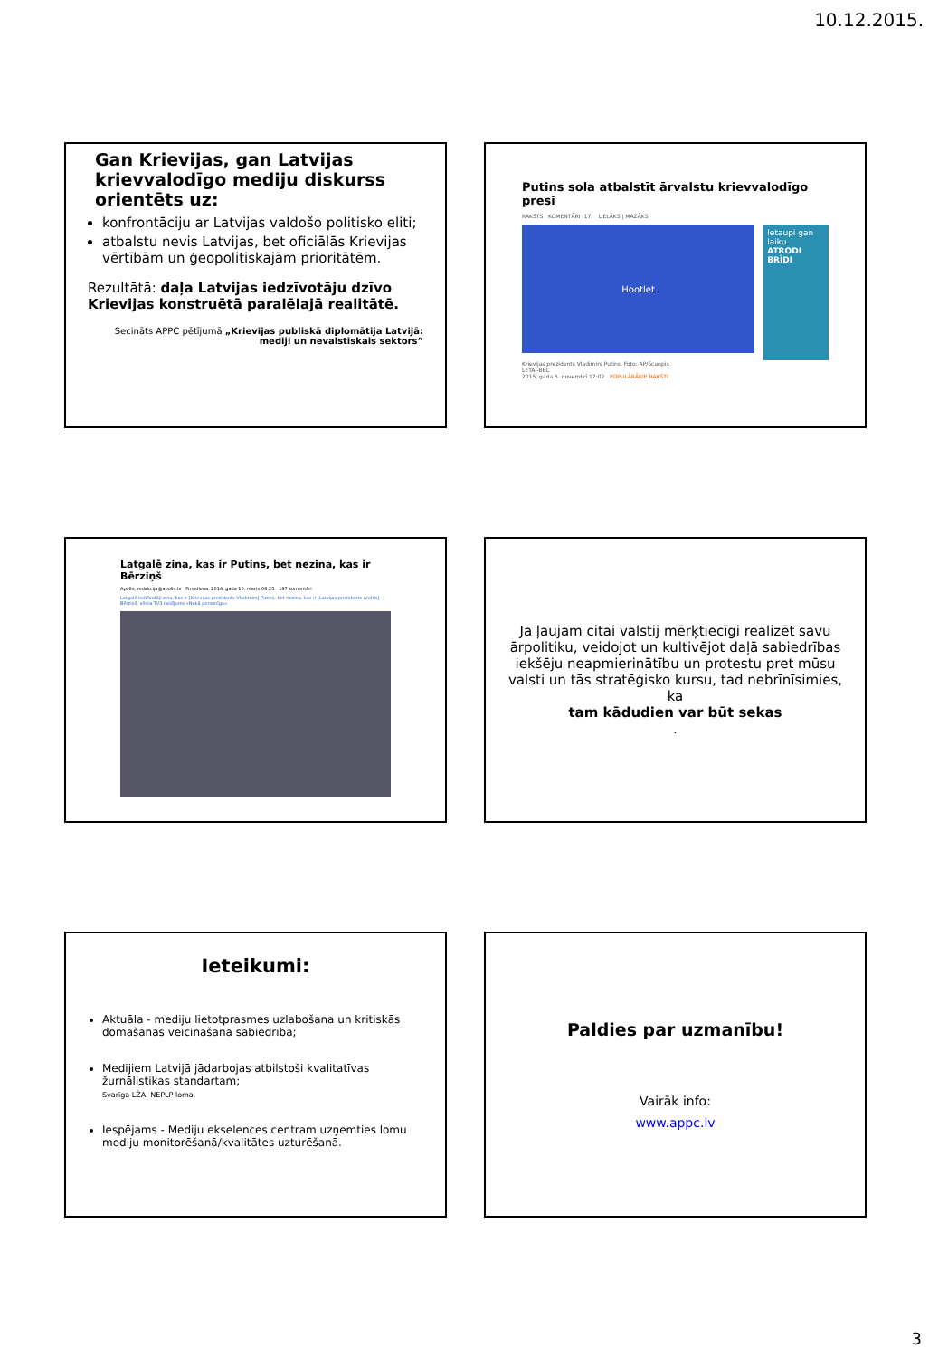10.12.2015.
Gan Krievijas, gan Latvijas krievvalodīgo mediju diskurss orientēts uz:
konfrontāciju ar Latvijas valdošo politisko eliti;
atbalstu nevis Latvijas, bet oficiālās Krievijas vērtībām un ģeopolitiskajām prioritātēm.
Rezultātā: daļa Latvijas iedzīvotāju dzīvo Krievijas konstruētā paralēlajā realitātē.
Secināts APPC pētījumā „Krievijas publiskā diplomātija Latvijā: mediji un nevalstiskais sektors”
Putins sola atbalstīt ārvalstu krievvalodīgo presi
RAKSTS KOMENTĀRI (17) LIELĀKS | MAZĀKS
Hootlet
Ietaupi gan laiku
ATRODI BRĪDI
Krievijas prezidents Vladimirs Putins. Foto: AP/Scanpix
LETA--BBC
2015. gada 5. novembrī 17:02 POPULĀRĀKIE RAKSTI
Latgalē zina, kas ir Putins, bet nezina, kas ir Bērziņš
Apollo, redakcija@apollo.lv Pirmdiena, 2014. gada 10. marts 06:25 197 komentāri
Latgalē iedzīvotāji zina, kas ir [Krievijas prezidents Vladimirs] Putins, bet nezina, kas ir [Latvijas prezidents Andris] Bērziņš, vēsta TV3 raidījums «Nekā personīga».
Ja ļaujam citai valstij mērķtiecīgi realizēt savu ārpolitiku, veidojot un kultivējot daļā sabiedrības iekšēju neapmierinātību un protestu pret mūsu valsti un tās stratēģisko kursu, tad nebrīnīsimies, ka
tam kādudien var būt sekas.
Ieteikumi:
Aktuāla - mediju lietotprasmes uzlabošana un kritiskās domāšanas veicināšana sabiedrībā;
Medijiem Latvijā jādarbojas atbilstoši kvalitatīvas žurnālistikas standartam;
Svarīga LŽA, NEPLP loma.
Iespējams - Mediju ekselences centram uzņemties lomu mediju monitorēšanā/kvalitātes uzturēšanā.
Paldies par uzmanību!
Vairāk info:
www.appc.lv
3